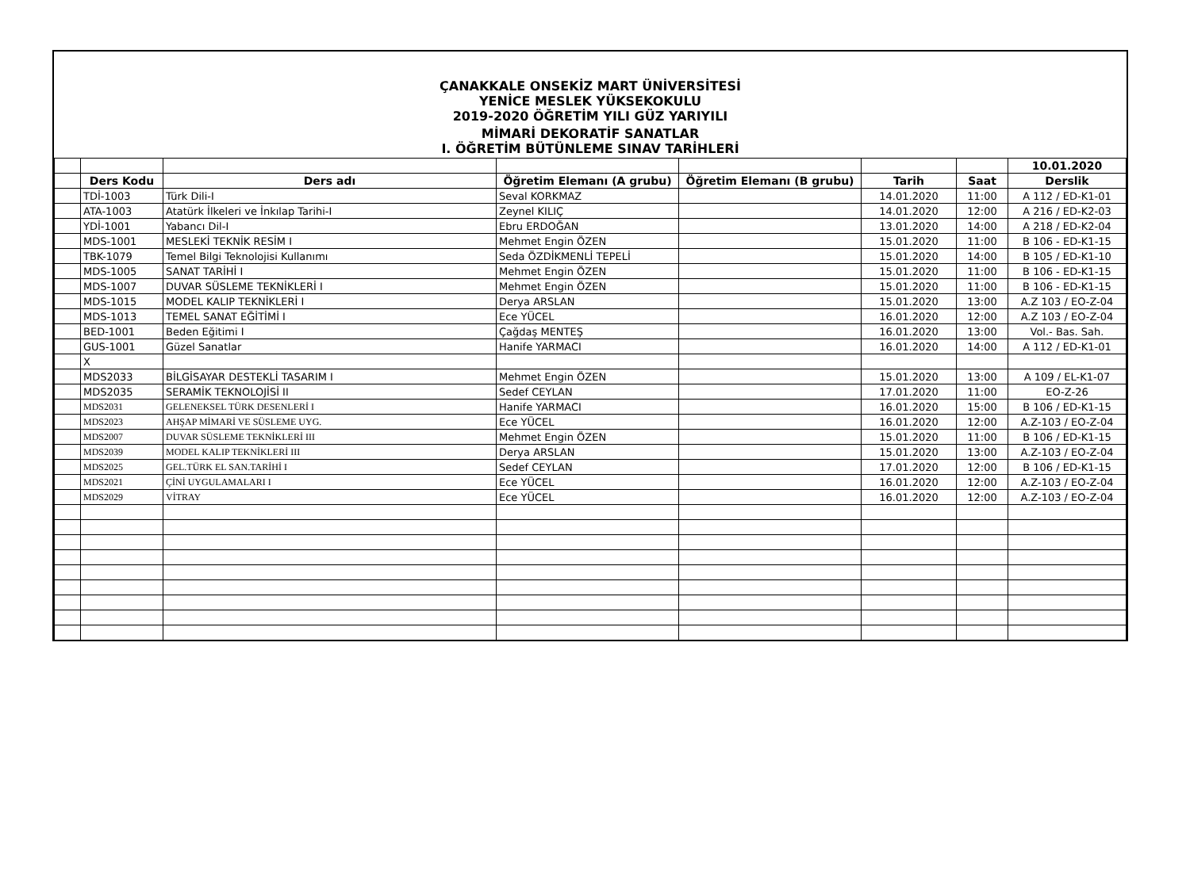ÇANAKKALE ONSEKİZ MART ÜNİVERSİTESİ
YENİCE MESLEK YÜKSEKOKULU
2019-2020 ÖĞRETİM YILI GÜZ YARIYILI
MİMARİ DEKORATİF SANATLAR
I. ÖĞRETİM BÜTÜNLEME SINAV TARİHLERİ
| | | | | | | | 10.01.2020 |
| | Ders Kodu | Ders adı | Öğretim Elemanı (A grubu) | Öğretim Elemanı (B grubu) | Tarih | Saat | Derslik |
| | TDİ-1003 | Türk Dili-I | Seval KORKMAZ | | 14.01.2020 | 11:00 | A 112 / ED-K1-01 |
| | ATA-1003 | Atatürk İlkeleri ve İnkılap Tarihi-I | Zeynel KILIÇ | | 14.01.2020 | 12:00 | A 216 / ED-K2-03 |
| | YDİ-1001 | Yabancı Dil-I | Ebru ERDOĞAN | | 13.01.2020 | 14:00 | A 218 / ED-K2-04 |
| | MDS-1001 | MESLEKİ TEKNİK RESİM I | Mehmet Engin ÖZEN | | 15.01.2020 | 11:00 | B 106 - ED-K1-15 |
| | TBK-1079 | Temel Bilgi Teknolojisi Kullanımı | Seda ÖZDİKMENLİ TEPELİ | | 15.01.2020 | 14:00 | B 105 / ED-K1-10 |
| | MDS-1005 | SANAT TARİHİ I | Mehmet Engin ÖZEN | | 15.01.2020 | 11:00 | B 106 - ED-K1-15 |
| | MDS-1007 | DUVAR SÜSLEME TEKNİKLERİ I | Mehmet Engin ÖZEN | | 15.01.2020 | 11:00 | B 106 - ED-K1-15 |
| | MDS-1015 | MODEL KALIP TEKNİKLERİ I | Derya ARSLAN | | 15.01.2020 | 13:00 | A.Z 103 / EO-Z-04 |
| | MDS-1013 | TEMEL SANAT EĞİTİMİ I | Ece YÜCEL | | 16.01.2020 | 12:00 | A.Z 103 / EO-Z-04 |
| | BED-1001 | Beden Eğitimi I | Çağdaş MENTEŞ | | 16.01.2020 | 13:00 | Vol.- Bas. Sah. |
| | GUS-1001 | Güzel Sanatlar | Hanife YARMACI | | 16.01.2020 | 14:00 | A 112 / ED-K1-01 |
| | X | | | | | | |
| | MDS2033 | BİLGİSAYAR DESTEKLİ TASARIM I | Mehmet Engin ÖZEN | | 15.01.2020 | 13:00 | A 109 / EL-K1-07 |
| | MDS2035 | SERAMİK TEKNOLOJİSİ II | Sedef CEYLAN | | 17.01.2020 | 11:00 | EO-Z-26 |
| | MDS2031 | GELENEKSEL TÜRK DESENLERİ I | Hanife YARMACI | | 16.01.2020 | 15:00 | B 106 / ED-K1-15 |
| | MDS2023 | AHŞAP MİMARİ VE SÜSLEME UYG. | Ece YÜCEL | | 16.01.2020 | 12:00 | A.Z-103 / EO-Z-04 |
| | MDS2007 | DUVAR SÜSLEME TEKNİKLERİ III | Mehmet Engin ÖZEN | | 15.01.2020 | 11:00 | B 106 / ED-K1-15 |
| | MDS2039 | MODEL KALIP TEKNİKLERİ III | Derya ARSLAN | | 15.01.2020 | 13:00 | A.Z-103 / EO-Z-04 |
| | MDS2025 | GEL.TÜRK EL SAN.TARİHİ I | Sedef CEYLAN | | 17.01.2020 | 12:00 | B 106 / ED-K1-15 |
| | MDS2021 | ÇİNİ UYGULAMALARI I | Ece YÜCEL | | 16.01.2020 | 12:00 | A.Z-103 / EO-Z-04 |
| | MDS2029 | VİTRAY | Ece YÜCEL | | 16.01.2020 | 12:00 | A.Z-103 / EO-Z-04 |